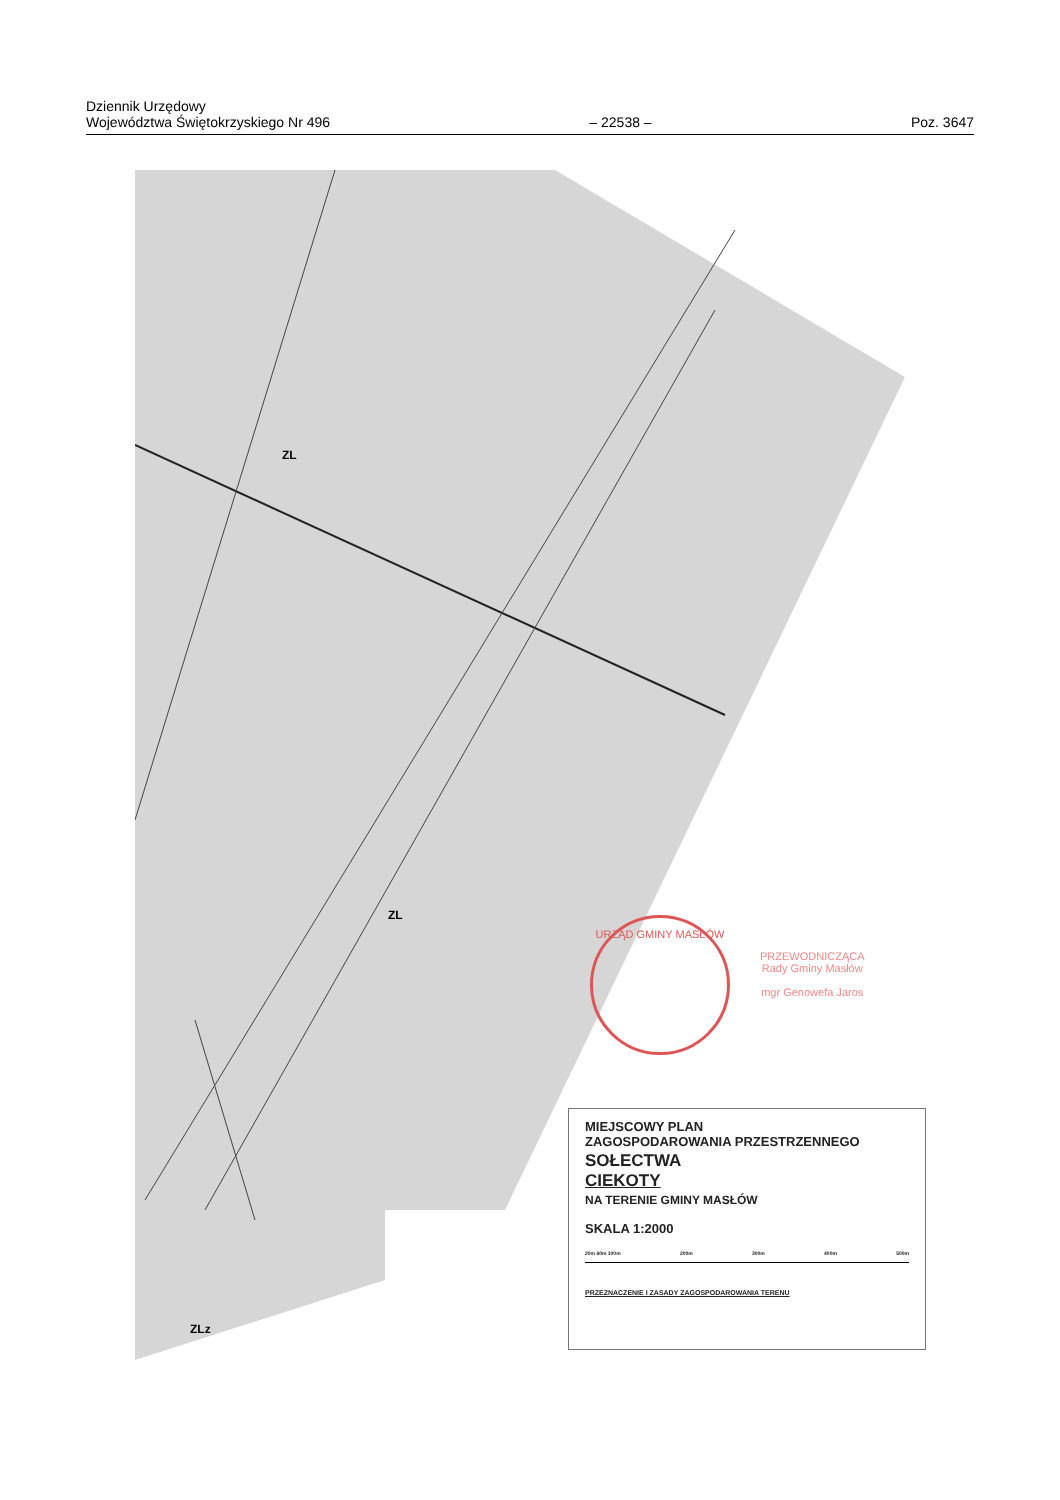Dziennik Urzędowy
Województwa Świętokrzyskiego Nr 496
– 22538 –
Poz. 3647
ZL
ZL
ZLz
URZĄD GMINY MASŁÓW
PRZEWODNICZĄCA
Rady Gminy Masłów
mgr Genowefa Jaros
MIEJSCOWY PLAN
ZAGOSPODAROWANIA PRZESTRZENNEGO
SOŁECTWA
CIEKOTY
NA TERENIE GMINY MASŁÓW
SKALA 1:2000
20m 60m 100m 200m 300m 400m 500m
PRZEZNACZENIE I ZASADY ZAGOSPODAROWANIA TERENU